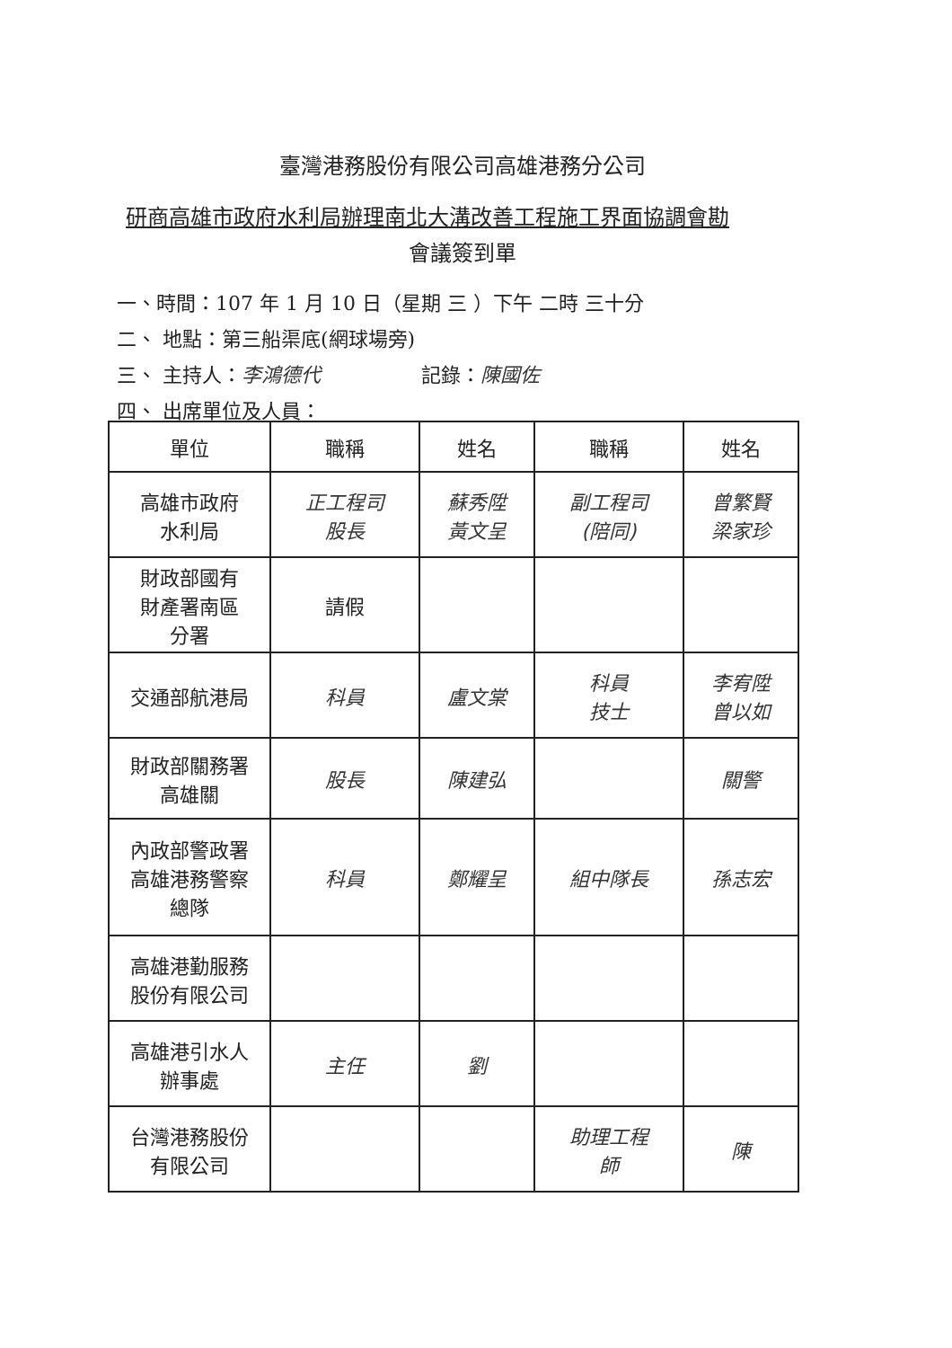臺灣港務股份有限公司高雄港務分公司
研商高雄市政府水利局辦理南北大溝改善工程施工界面協調會勘
會議簽到單
一、時間：107 年 1 月 10 日（星期 三 ）下午 二時 三十分
二、 地點：第三船渠底(網球場旁)
三、 主持人：李鴻德代 記錄：陳國佐
四、 出席單位及人員：
| 單位 | 職稱 | 姓名 | 職稱 | 姓名 |
| --- | --- | --- | --- | --- |
| 高雄市政府 水利局 | 正工程司 股長 | 蘇秀陞 黃文呈 | 副工程司 (陪同) | 曾繁賢 梁家珍 |
| 財政部國有 財產署南區 分署 | 請假 | | | |
| 交通部航港局 | 科員 | 盧文棠 | 科員 技士 | 李宥陞 曾以如 |
| 財政部關務署 高雄關 | 股長 | 陳建弘 | | 關警 |
| 內政部警政署 高雄港務警察 總隊 | 科員 | 鄭耀呈 | 組中隊長 | 孫志宏 |
| 高雄港勤服務 股份有限公司 | | | | |
| 高雄港引水人 辦事處 | 主任 | 劉 | | |
| 台灣港務股份 有限公司 | | | 助理工程 師 | 陳 |